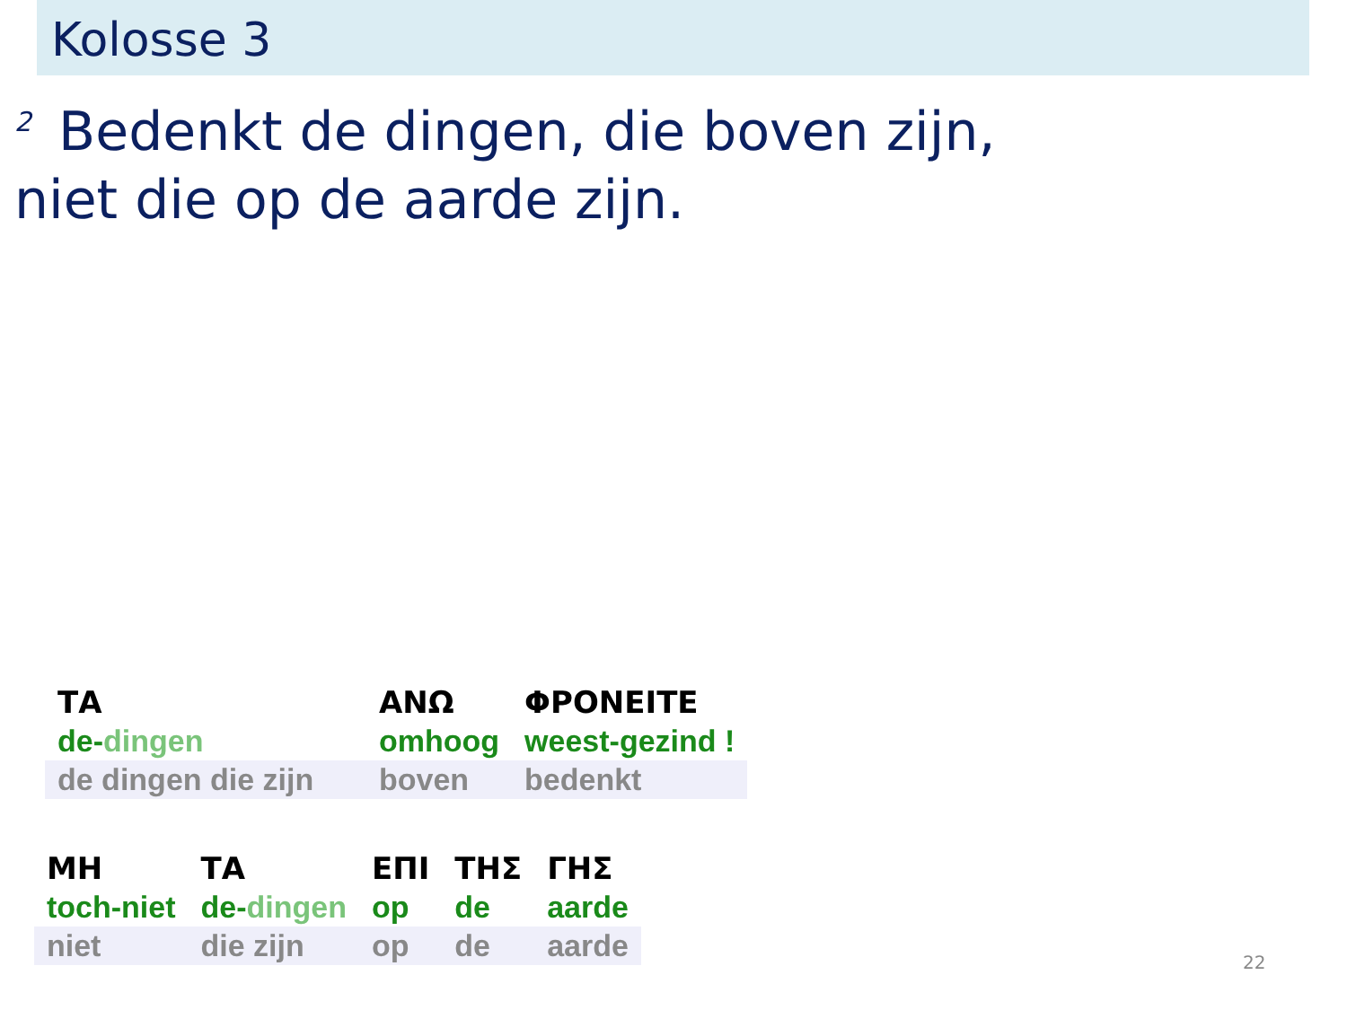Kolosse 3
<sup>2</sup> Bedenkt de dingen, die boven zijn,
niet die op de aarde zijn.
| ΤΑ | ΑΝΩ | ΦΡΟΝΕΙΤΕ |
| de- dingen | omhoog | weest-gezind ! |
| de dingen die zijn | boven | bedenkt |
| ΜΗ | ΤΑ | ΕΠΙ | ΤΗΣ | ΓΗΣ |
| toch-niet | de- dingen | op | de | aarde |
| niet | die zijn | op | de | aarde |
22